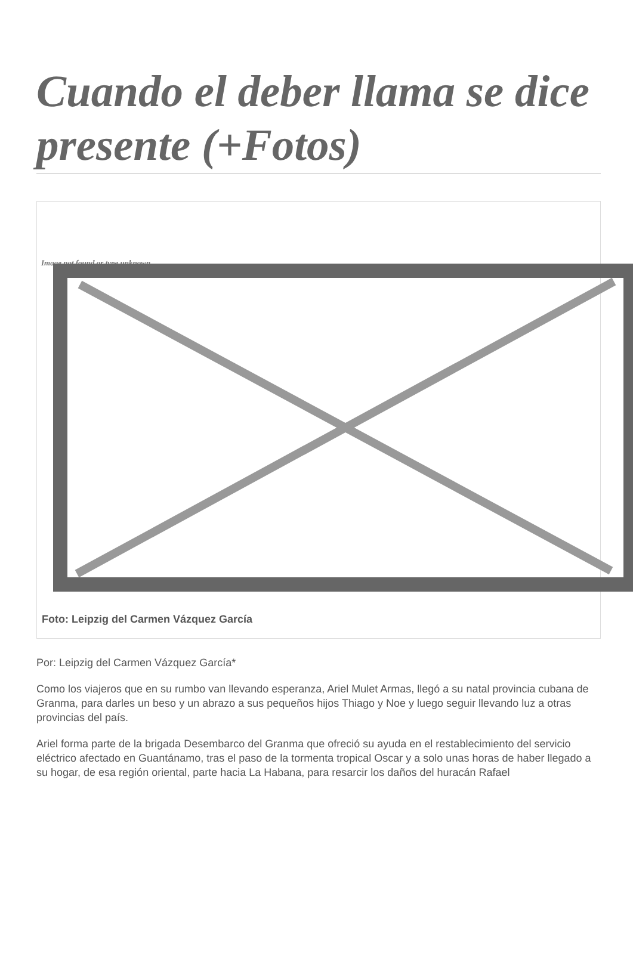Cuando el deber llama se dice presente (+Fotos)
Image not found or type unknown
Foto: Leipzig del Carmen Vázquez García
Por: Leipzig del Carmen Vázquez García*
Como los viajeros que en su rumbo van llevando esperanza, Ariel Mulet Armas, llegó a su natal provincia cubana de Granma, para darles un beso y un abrazo a sus pequeños hijos Thiago y Noe y luego seguir llevando luz a otras provincias del país.
Ariel forma parte de la brigada Desembarco del Granma que ofreció su ayuda en el restablecimiento del servicio eléctrico afectado en Guantánamo, tras el paso de la tormenta tropical Oscar y a solo unas horas de haber llegado a su hogar, de esa región oriental, parte hacia La Habana, para resarcir los daños del huracán Rafael